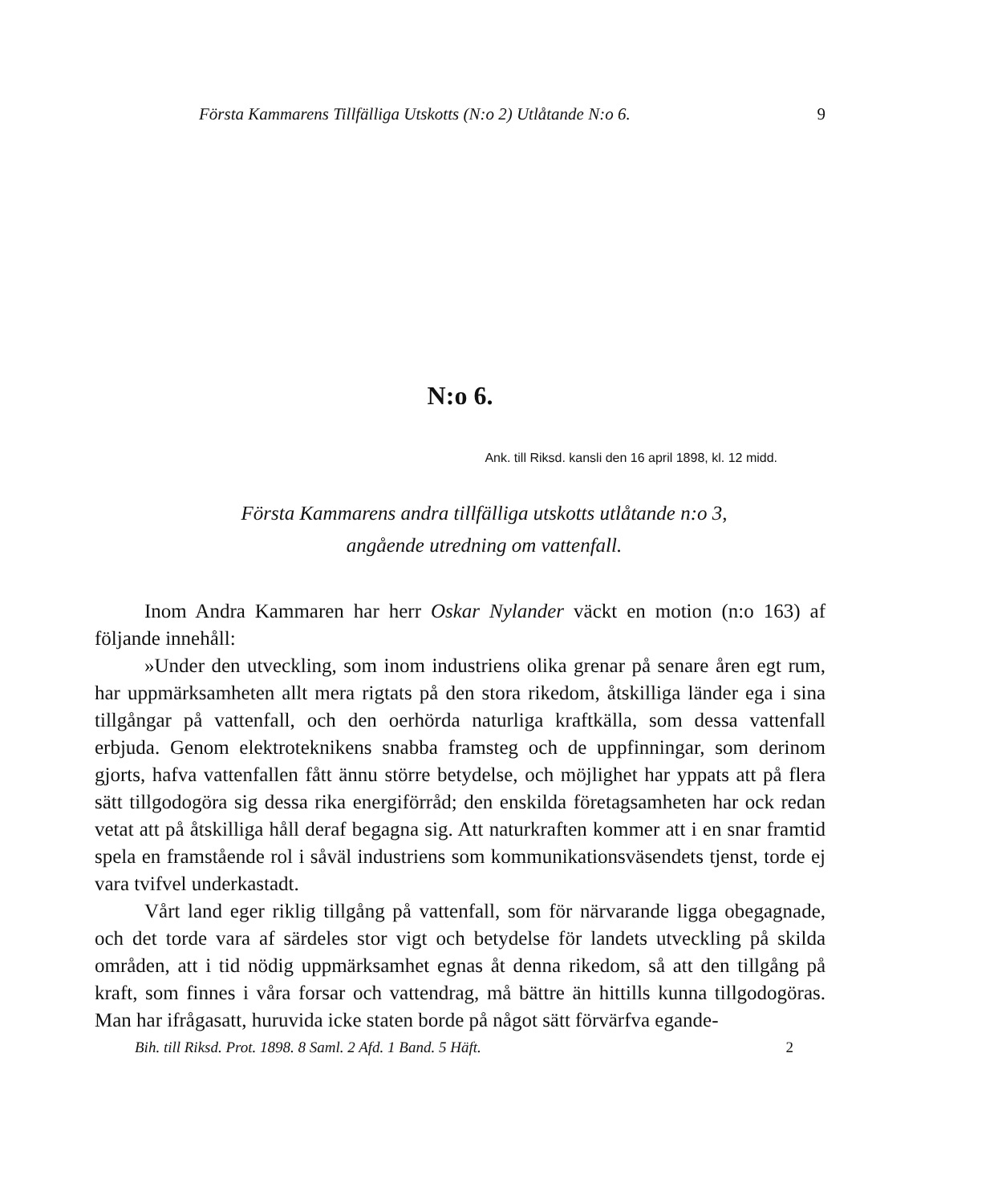Första Kammarens Tillfälliga Utskotts (N:o 2) Utlåtande N:o 6. 9
N:o 6.
Ank. till Riksd. kansli den 16 april 1898, kl. 12 midd.
Första Kammarens andra tillfälliga utskotts utlåtande n:o 3,
angående utredning om vattenfall.
Inom Andra Kammaren har herr Oskar Nylander väckt en motion (n:o 163) af följande innehåll:
»Under den utveckling, som inom industriens olika grenar på senare åren egt rum, har uppmärksamheten allt mera rigtats på den stora rikedom, åtskilliga länder ega i sina tillgångar på vattenfall, och den oerhörda naturliga kraftkälla, som dessa vattenfall erbjuda. Genom elektroteknikens snabba framsteg och de uppfinningar, som derinom gjorts, hafva vattenfallen fått ännu större betydelse, och möjlighet har yppats att på flera sätt tillgodogöra sig dessa rika energiförråd; den enskilda företagsamheten har ock redan vetat att på åtskilliga håll deraf begagna sig. Att naturkraften kommer att i en snar framtid spela en framstående rol i såväl industriens som kommunikationsväsendets tjenst, torde ej vara tvifvel underkastadt.
Vårt land eger riklig tillgång på vattenfall, som för närvarande ligga obegagnade, och det torde vara af särdeles stor vigt och betydelse för landets utveckling på skilda områden, att i tid nödig uppmärksamhet egnas åt denna rikedom, så att den tillgång på kraft, som finnes i våra forsar och vattendrag, må bättre än hittills kunna tillgodogöras. Man har ifrågasatt, huruvida icke staten borde på något sätt förvärfva egande-
Bih. till Riksd. Prot. 1898. 8 Saml. 2 Afd. 1 Band. 5 Häft. 2